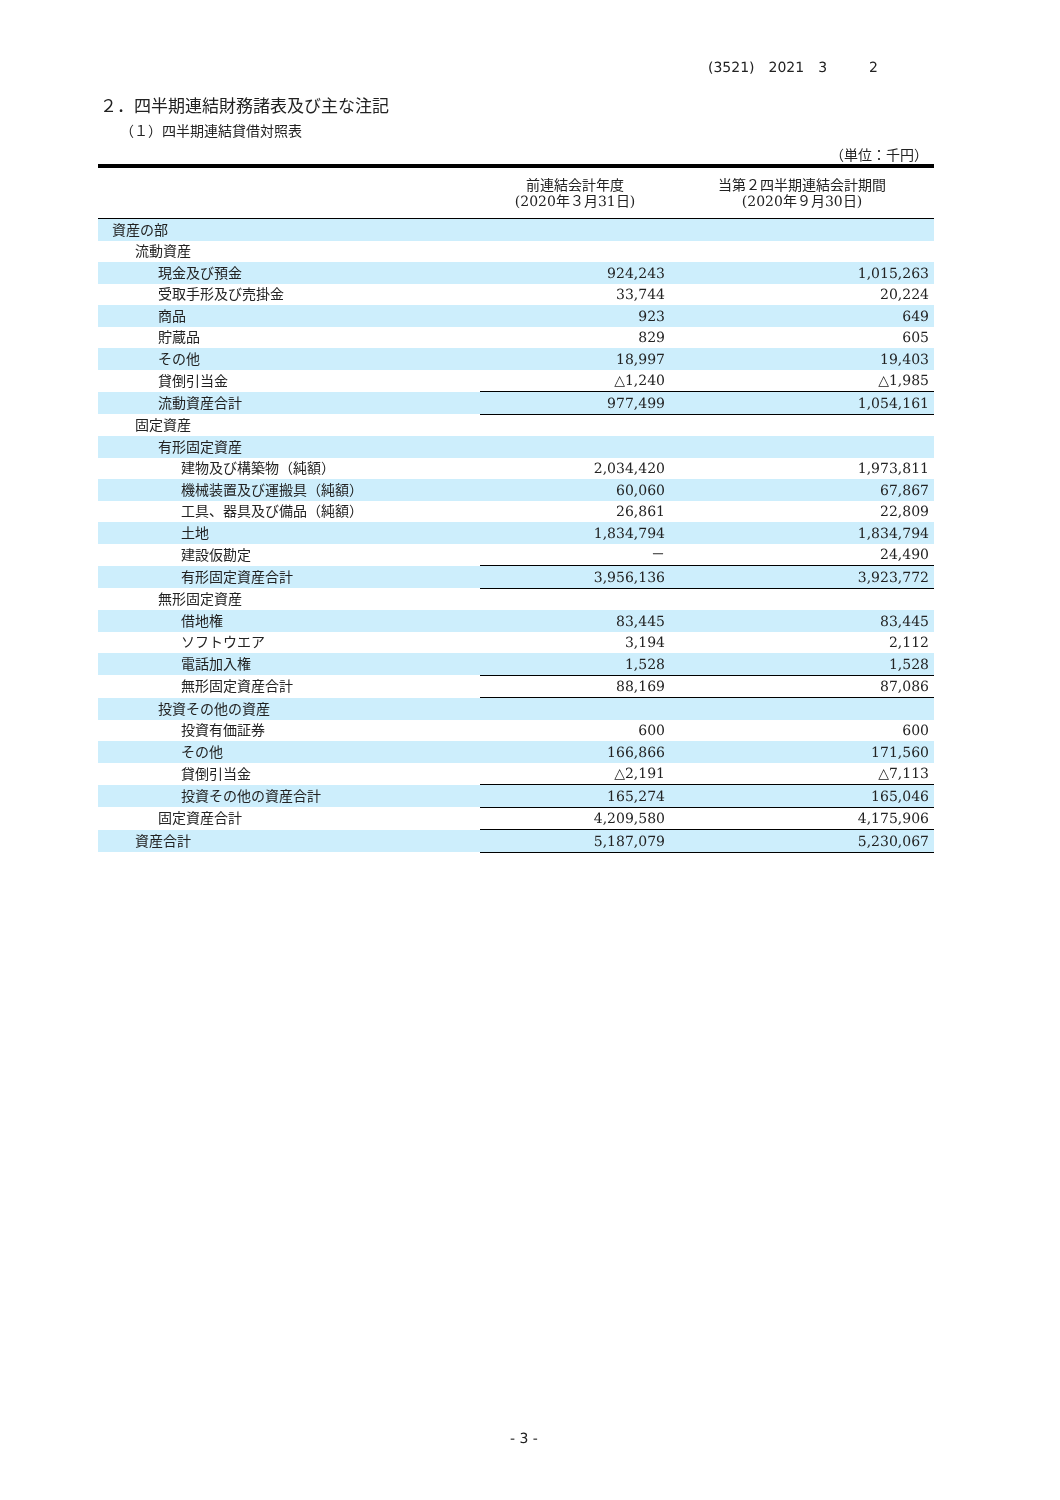(3521)　2021　3　　　2
２．四半期連結財務諸表及び主な注記
（１）四半期連結貸借対照表
（単位：千円）
| | 前連結会計年度 (2020年３月31日) | 当第２四半期連結会計期間 (2020年９月30日) |
| --- | --- | --- |
| 資産の部 | | |
| 流動資産 | | |
| 現金及び預金 | 924,243 | 1,015,263 |
| 受取手形及び売掛金 | 33,744 | 20,224 |
| 商品 | 923 | 649 |
| 貯蔵品 | 829 | 605 |
| その他 | 18,997 | 19,403 |
| 貸倒引当金 | △1,240 | △1,985 |
| 流動資産合計 | 977,499 | 1,054,161 |
| 固定資産 | | |
| 有形固定資産 | | |
| 建物及び構築物（純額） | 2,034,420 | 1,973,811 |
| 機械装置及び運搬具（純額） | 60,060 | 67,867 |
| 工具、器具及び備品（純額） | 26,861 | 22,809 |
| 土地 | 1,834,794 | 1,834,794 |
| 建設仮勘定 | － | 24,490 |
| 有形固定資産合計 | 3,956,136 | 3,923,772 |
| 無形固定資産 | | |
| 借地権 | 83,445 | 83,445 |
| ソフトウエア | 3,194 | 2,112 |
| 電話加入権 | 1,528 | 1,528 |
| 無形固定資産合計 | 88,169 | 87,086 |
| 投資その他の資産 | | |
| 投資有価証券 | 600 | 600 |
| その他 | 166,866 | 171,560 |
| 貸倒引当金 | △2,191 | △7,113 |
| 投資その他の資産合計 | 165,274 | 165,046 |
| 固定資産合計 | 4,209,580 | 4,175,906 |
| 資産合計 | 5,187,079 | 5,230,067 |
- 3 -